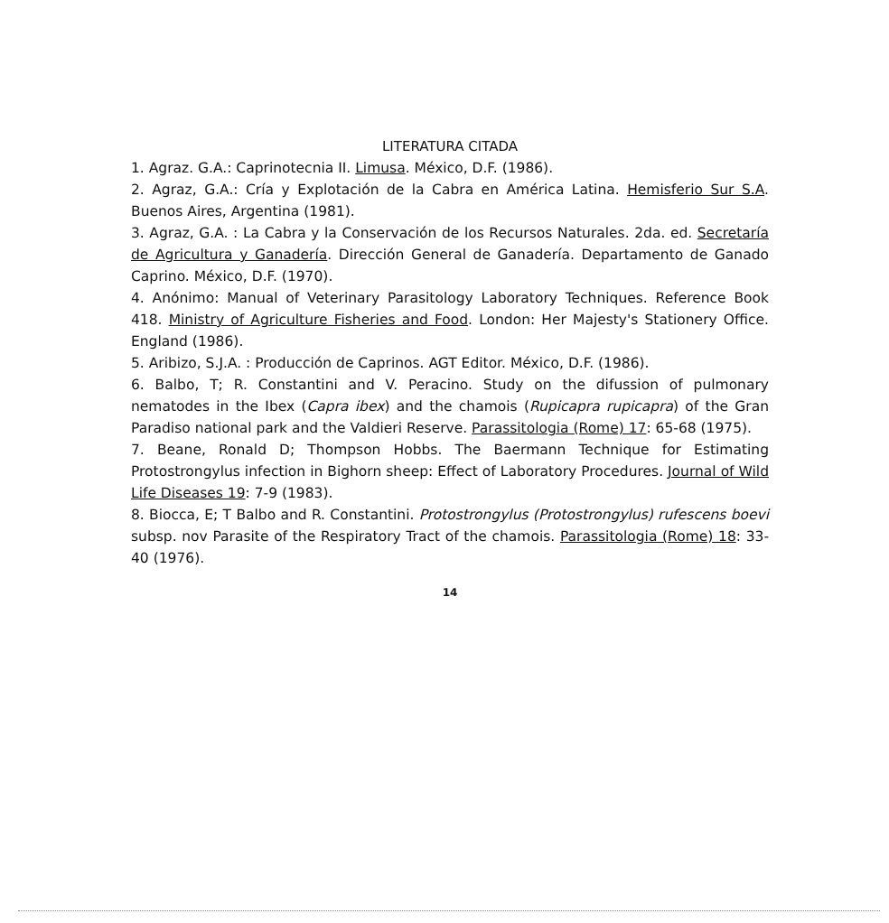LITERATURA CITADA
1. Agraz. G.A.: Caprinotecnia II. Limusa. México, D.F. (1986).
2. Agraz, G.A.: Cría y Explotación de la Cabra en América Latina. Hemisferio Sur S.A. Buenos Aires, Argentina (1981).
3. Agraz, G.A. : La Cabra y la Conservación de los Recursos Naturales. 2da. ed. Secretaría de Agricultura y Ganadería. Dirección General de Ganadería. Departamento de Ganado Caprino. México, D.F. (1970).
4. Anónimo: Manual of Veterinary Parasitology Laboratory Techniques. Reference Book 418. Ministry of Agriculture Fisheries and Food. London: Her Majesty's Stationery Office. England (1986).
5. Aribizo, S.J.A. : Producción de Caprinos. AGT Editor. México, D.F. (1986).
6. Balbo, T; R. Constantini and V. Peracino. Study on the difussion of pulmonary nematodes in the Ibex (Capra ibex) and the chamois (Rupicapra rupicapra) of the Gran Paradiso national park and the Valdieri Reserve. Parassitologia (Rome) 17: 65-68 (1975).
7. Beane, Ronald D; Thompson Hobbs. The Baermann Technique for Estimating Protostrongylus infection in Bighorn sheep: Effect of Laboratory Procedures. Journal of Wild Life Diseases 19: 7-9 (1983).
8. Biocca, E; T Balbo and R. Constantini. Protostrongylus (Protostrongylus) rufescens boevi subsp. nov Parasite of the Respiratory Tract of the chamois. Parassitologia (Rome) 18: 33-40 (1976).
14